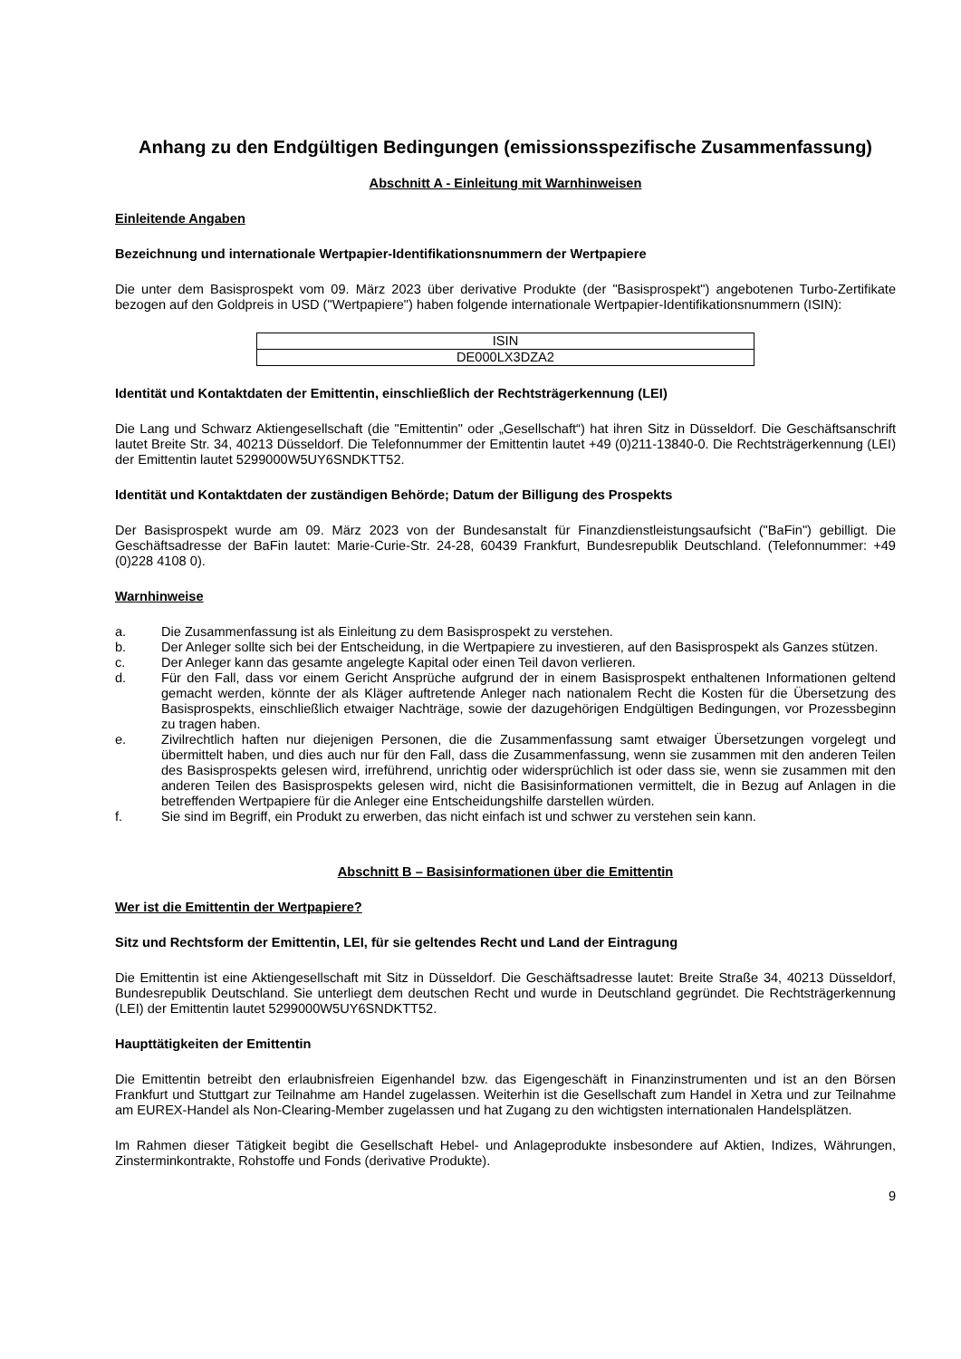Anhang zu den Endgültigen Bedingungen (emissionsspezifische Zusammenfassung)
Abschnitt A - Einleitung mit Warnhinweisen
Einleitende Angaben
Bezeichnung und internationale Wertpapier-Identifikationsnummern der Wertpapiere
Die unter dem Basisprospekt vom 09. März 2023 über derivative Produkte (der "Basisprospekt") angebotenen Turbo-Zertifikate bezogen auf den Goldpreis in USD ("Wertpapiere") haben folgende internationale Wertpapier-Identifikationsnummern (ISIN):
| ISIN |
| DE000LX3DZA2 |
Identität und Kontaktdaten der Emittentin, einschließlich der Rechtsträgerkennung (LEI)
Die Lang und Schwarz Aktiengesellschaft (die "Emittentin" oder „Gesellschaft“) hat ihren Sitz in Düsseldorf. Die Geschäftsanschrift lautet Breite Str. 34, 40213 Düsseldorf. Die Telefonnummer der Emittentin lautet +49 (0)211-13840-0. Die Rechtsträgerkennung (LEI) der Emittentin lautet 5299000W5UY6SNDKTT52.
Identität und Kontaktdaten der zuständigen Behörde; Datum der Billigung des Prospekts
Der Basisprospekt wurde am 09. März 2023 von der Bundesanstalt für Finanzdienstleistungsaufsicht ("BaFin") gebilligt. Die Geschäftsadresse der BaFin lautet: Marie-Curie-Str. 24-28, 60439 Frankfurt, Bundesrepublik Deutschland. (Telefonnummer: +49 (0)228 4108 0).
Warnhinweise
a. Die Zusammenfassung ist als Einleitung zu dem Basisprospekt zu verstehen.
b. Der Anleger sollte sich bei der Entscheidung, in die Wertpapiere zu investieren, auf den Basisprospekt als Ganzes stützen.
c. Der Anleger kann das gesamte angelegte Kapital oder einen Teil davon verlieren.
d. Für den Fall, dass vor einem Gericht Ansprüche aufgrund der in einem Basisprospekt enthaltenen Informationen geltend gemacht werden, könnte der als Kläger auftretende Anleger nach nationalem Recht die Kosten für die Übersetzung des Basisprospekts, einschließlich etwaiger Nachträge, sowie der dazugehörigen Endgültigen Bedingungen, vor Prozessbeginn zu tragen haben.
e. Zivilrechtlich haften nur diejenigen Personen, die die Zusammenfassung samt etwaiger Übersetzungen vorgelegt und übermittelt haben, und dies auch nur für den Fall, dass die Zusammenfassung, wenn sie zusammen mit den anderen Teilen des Basisprospekts gelesen wird, irreführend, unrichtig oder widersprüchlich ist oder dass sie, wenn sie zusammen mit den anderen Teilen des Basisprospekts gelesen wird, nicht die Basisinformationen vermittelt, die in Bezug auf Anlagen in die betreffenden Wertpapiere für die Anleger eine Entscheidungshilfe darstellen würden.
f. Sie sind im Begriff, ein Produkt zu erwerben, das nicht einfach ist und schwer zu verstehen sein kann.
Abschnitt B – Basisinformationen über die Emittentin
Wer ist die Emittentin der Wertpapiere?
Sitz und Rechtsform der Emittentin, LEI, für sie geltendes Recht und Land der Eintragung
Die Emittentin ist eine Aktiengesellschaft mit Sitz in Düsseldorf. Die Geschäftsadresse lautet: Breite Straße 34, 40213 Düsseldorf, Bundesrepublik Deutschland. Sie unterliegt dem deutschen Recht und wurde in Deutschland gegründet. Die Rechtsträgerkennung (LEI) der Emittentin lautet 5299000W5UY6SNDKTT52.
Haupttätigkeiten der Emittentin
Die Emittentin betreibt den erlaubnisfreien Eigenhandel bzw. das Eigengeschäft in Finanzinstrumenten und ist an den Börsen Frankfurt und Stuttgart zur Teilnahme am Handel zugelassen. Weiterhin ist die Gesellschaft zum Handel in Xetra und zur Teilnahme am EUREX-Handel als Non-Clearing-Member zugelassen und hat Zugang zu den wichtigsten internationalen Handelsplätzen.
Im Rahmen dieser Tätigkeit begibt die Gesellschaft Hebel- und Anlageprodukte insbesondere auf Aktien, Indizes, Währungen, Zinsterminkontrakte, Rohstoffe und Fonds (derivative Produkte).
9